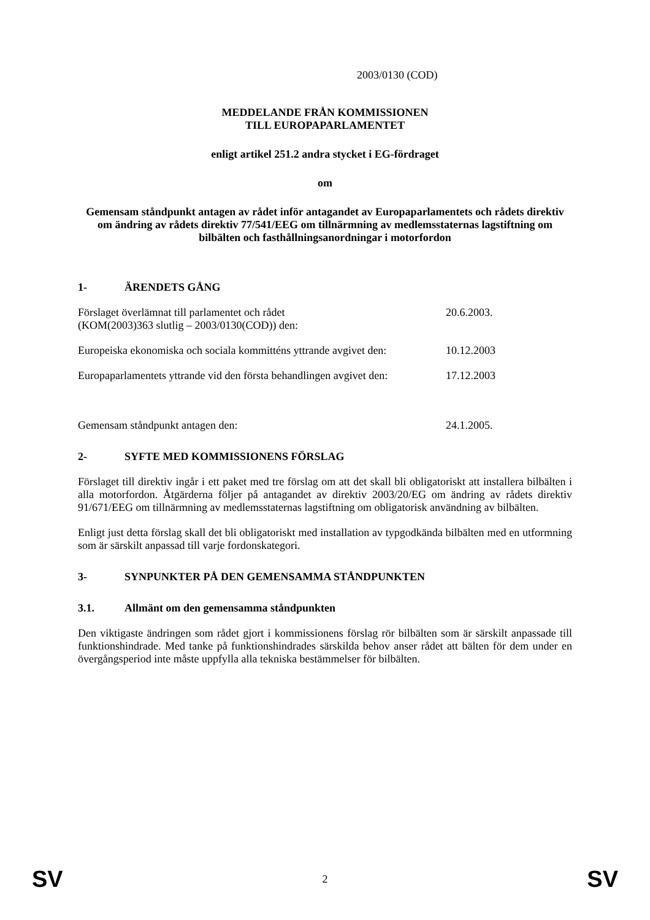2003/0130 (COD)
MEDDELANDE FRÅN KOMMISSIONEN
TILL EUROPAPARLAMENTET
enligt artikel 251.2 andra stycket i EG-fördraget
om
Gemensam ståndpunkt antagen av rådet inför antagandet av Europaparlamentets och rådets direktiv om ändring av rådets direktiv 77/541/EEG om tillnärmning av medlemsstaternas lagstiftning om bilbälten och fasthållningsanordningar i motorfordon
1- ÄRENDETS GÅNG
Förslaget överlämnat till parlamentet och rådet
(KOM(2003)363 slutlig – 2003/0130(COD)) den:
20.6.2003.
Europeiska ekonomiska och sociala kommitténs yttrande avgivet den:
10.12.2003
Europaparlamentets yttrande vid den första behandlingen avgivet den:
17.12.2003
Gemensam ståndpunkt antagen den: 24.1.2005.
2- SYFTE MED KOMMISSIONENS FÖRSLAG
Förslaget till direktiv ingår i ett paket med tre förslag om att det skall bli obligatoriskt att installera bilbälten i alla motorfordon. Åtgärderna följer på antagandet av direktiv 2003/20/EG om ändring av rådets direktiv 91/671/EEG om tillnärmning av medlemsstaternas lagstiftning om obligatorisk användning av bilbälten.
Enligt just detta förslag skall det bli obligatoriskt med installation av typgodkända bilbälten med en utformning som är särskilt anpassad till varje fordonskategori.
3- SYNPUNKTER PÅ DEN GEMENSAMMA STÅNDPUNKTEN
3.1. Allmänt om den gemensamma ståndpunkten
Den viktigaste ändringen som rådet gjort i kommissionens förslag rör bilbälten som är särskilt anpassade till funktionshindrade. Med tanke på funktionshindrades särskilda behov anser rådet att bälten för dem under en övergångsperiod inte måste uppfylla alla tekniska bestämmelser för bilbälten.
SV 2 SV